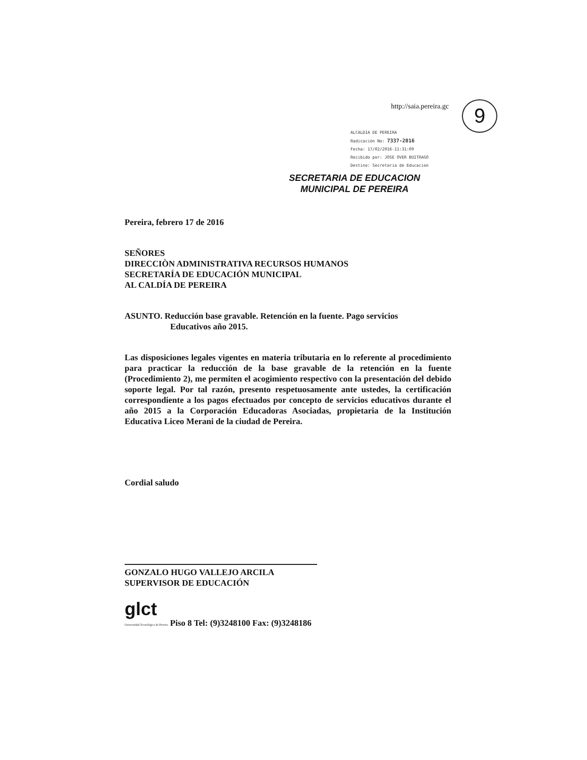http://saia.pereira.gc 9
ALCALDIA DE PEREIRA
Radicación No: 7337-2016
Fecha: 17/02/2016-11:31:09
Recibido por: JOSE OVER BUITRAGO
Destino: Secretaria de Educacion
SECRETARIA DE EDUCACION
MUNICIPAL DE PEREIRA
Pereira, febrero 17 de 2016
SEÑORES
DIRECCIÒN ADMINISTRATIVA RECURSOS HUMANOS
SECRETARÍA DE EDUCACIÓN MUNICIPAL
AL CALDÍA DE PEREIRA
ASUNTO. Reducción base gravable. Retención en la fuente. Pago servicios
Educativos año 2015.
Las disposiciones legales vigentes en materia tributaria en lo referente al procedimiento para practicar la reducción de la base gravable de la retención en la fuente (Procedimiento 2), me permiten el acogimiento respectivo con la presentación del debido soporte legal. Por tal razón, presento respetuosamente ante ustedes, la certificación correspondiente a los pagos efectuados por concepto de servicios educativos durante el año 2015 a la Corporación Educadoras Asociadas, propietaria de la Institución Educativa Liceo Merani de la ciudad de Pereira.
Cordial saludo
GONZALO HUGO VALLEJO ARCILA
SUPERVISOR DE EDUCACIÓN
glct
Universidad Tecnológica de Pereira Piso 8 Tel: (9)3248100 Fax: (9)3248186